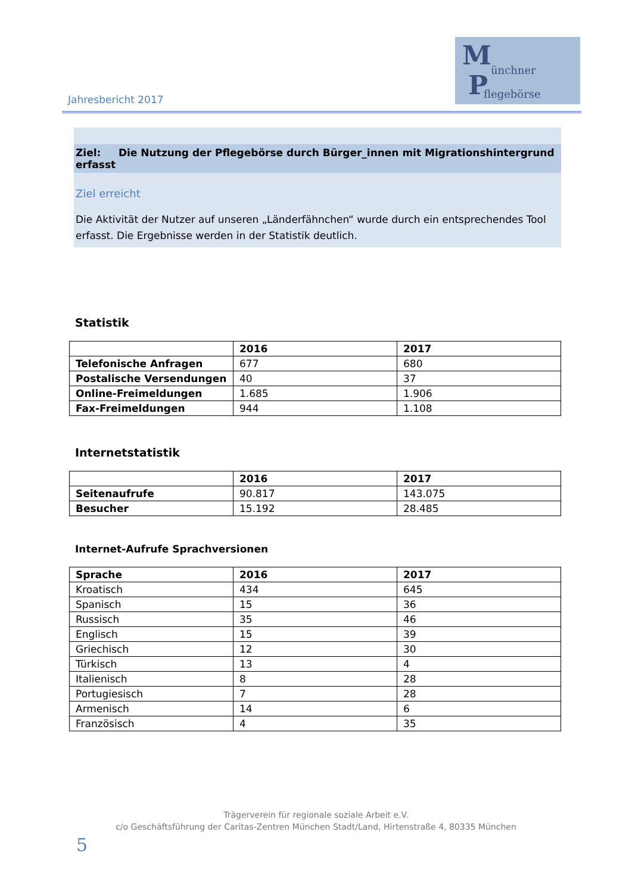Jahresbericht 2017
M ünchner P flegebörse
Ziel: Die Nutzung der Pflegebörse durch Bürger_innen mit Migrationshintergrund erfasst
Ziel erreicht
Die Aktivität der Nutzer auf unseren „Länderfähnchen“ wurde durch ein entsprechendes Tool erfasst. Die Ergebnisse werden in der Statistik deutlich.
Statistik
| | 2016 | 2017 |
| --- | --- | --- |
| Telefonische Anfragen | 677 | 680 |
| Postalische Versendungen | 40 | 37 |
| Online-Freimeldungen | 1.685 | 1.906 |
| Fax-Freimeldungen | 944 | 1.108 |
Internetstatistik
| | 2016 | 2017 |
| --- | --- | --- |
| Seitenaufrufe | 90.817 | 143.075 |
| Besucher | 15.192 | 28.485 |
Internet-Aufrufe Sprachversionen
| Sprache | 2016 | 2017 |
| --- | --- | --- |
| Kroatisch | 434 | 645 |
| Spanisch | 15 | 36 |
| Russisch | 35 | 46 |
| Englisch | 15 | 39 |
| Griechisch | 12 | 30 |
| Türkisch | 13 | 4 |
| Italienisch | 8 | 28 |
| Portugiesisch | 7 | 28 |
| Armenisch | 14 | 6 |
| Französisch | 4 | 35 |
Trägerverein für regionale soziale Arbeit e.V.
c/o Geschäftsführung der Caritas-Zentren München Stadt/Land, Hirtenstraße 4, 80335 München
5